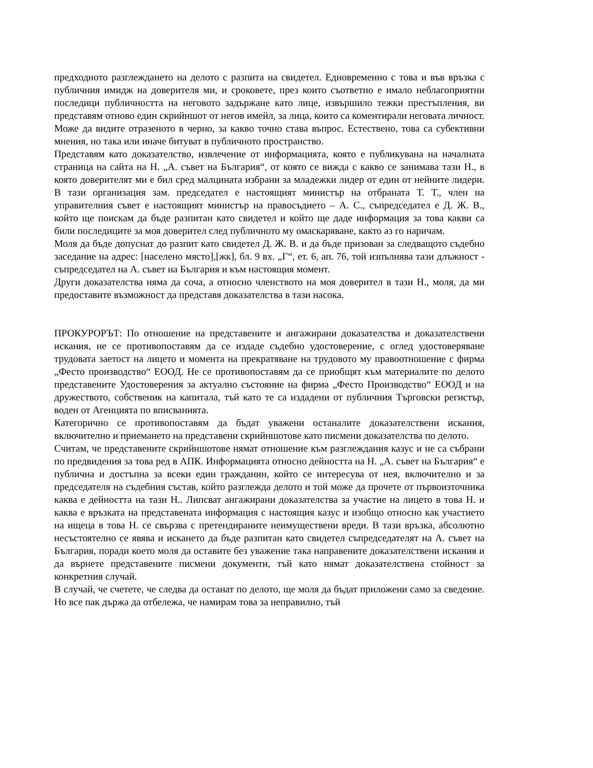предходното разглеждането на делото с разпита на свидетел. Едновременно с това и във връзка с публичния имидж на доверителя ми, и сроковете, през които съответно е имало неблагоприятни последици публичността на неговото задържане като лице, извършило тежки престъпления, ви представям отново един скрийншот от негов имейл, за лица, които са коментирали неговата личност. Може да видите отразеното в черно, за какво точно става въпрос. Естествено, това са субективни мнения, но така или иначе битуват в публичното пространство.
Представям като доказателство, извлечение от информацията, която е публикувана на началната страница на сайта на Н. „А. съвет на България“, от която се вижда с какво се занимава тази Н., в която доверителят ми е бил сред малцината избрани за младежки лидер от един от нейните лидери. В тази организация зам. председател е настоящият министър на отбраната Т. Т., член на управителния съвет е настоящият министър на правосъдието – А. С., съпредседател е Д. Ж. В., който ще поискам да бъде разпитан като свидетел и който ще даде информация за това какви са били последиците за моя доверител след публичното му омаскаряване, както аз го наричам.
Моля да бъде допуснат до разпит като свидетел Д. Ж. В. и да бъде призован за следващото съдебно заседание на адрес: [населено място],[жк], бл. 9 вх. „Г“, ет. 6, ап. 76, той изпълнява тази длъжност - съпредседател на А. съвет на България и към настоящия момент.
Други доказателства няма да соча, а относно членството на моя доверител в тази Н., моля, да ми предоставите възможност да представя доказателства в тази насока.
ПРОКУРОРЪТ: По отношение на представените и ангажирани доказателства и доказателствени искания, не се противопоставям да се издаде съдебно удостоверение, с оглед удостоверяване трудовата заетост на лицето и момента на прекратяване на трудовото му правоотношение с фирма „Фесто производство“ ЕООД. Не се противопоставям да се приобщят към материалите по делото представените Удостоверения за актуално състояние на фирма „Фесто Производство“ ЕООД и на дружеството, собственик на капитала, тъй като те са издадени от публичния Търговски регистър, воден от Агенцията по вписванията.
Категорично се противопоставям да бъдат уважени останалите доказателствени искания, включително и приемането на представени скрийншотове като писмени доказателства по делото.
Считам, че представените скрийншотове нямат отношение към разглеждания казус и не са събрани по предвидения за това ред в АПК. Информацията относно дейността на Н. „А. съвет на България“ е публична и достъпна за всеки един гражданин, който се интересува от нея, включително и за председателя на съдебния състав, който разглежда делото и той може да прочете от първоизточника каква е дейността на тази Н.. Липсват ангажирани доказателства за участие на лицето в това Н. и каква е връзката на представената информация с настоящия казус и изобщо относно как участието на ищеца в това Н. се свързва с претендираните неимуществени вреди. В тази връзка, абсолютно несъстоятелно се явява и искането да бъде разпитан като свидетел съпредседателят на А. съвет на България, поради което моля да оставите без уважение така направените доказателствени искания и да върнете представените писмени документи, тъй като нямат доказателствена стойност за конкретния случай.
В случай, че счетете, че следва да останат по делото, ще моля да бъдат приложени само за сведение. Но все пак държа да отбележа, че намирам това за неправилно, тъй